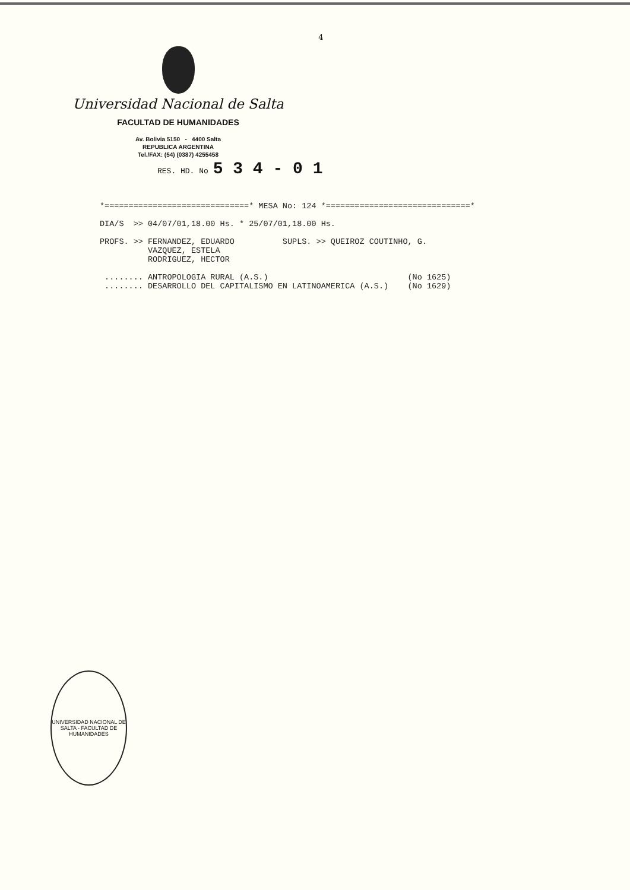4
Universidad Nacional de Salta
FACULTAD DE HUMANIDADES
Av. Bolivia 5150 - 4400 Salta
REPUBLICA ARGENTINA
Tel./FAX: (54) (0387) 4255458
RES. HD. No 5 3 4 - 0 1
*==============================* MESA No: 124 *==============================*

DIA/S  >> 04/07/01,18.00 Hs. * 25/07/01,18.00 Hs.

PROFS. >> FERNANDEZ, EDUARDO          SUPLS. >> QUEIROZ COUTINHO, G.
          VAZQUEZ, ESTELA
          RODRIGUEZ, HECTOR

 ........ ANTROPOLOGIA RURAL (A.S.)                             (No 1625)
 ........ DESARROLLO DEL CAPITALISMO EN LATINOAMERICA (A.S.)    (No 1629)
UNIVERSIDAD NACIONAL DE SALTA - FACULTAD DE HUMANIDADES